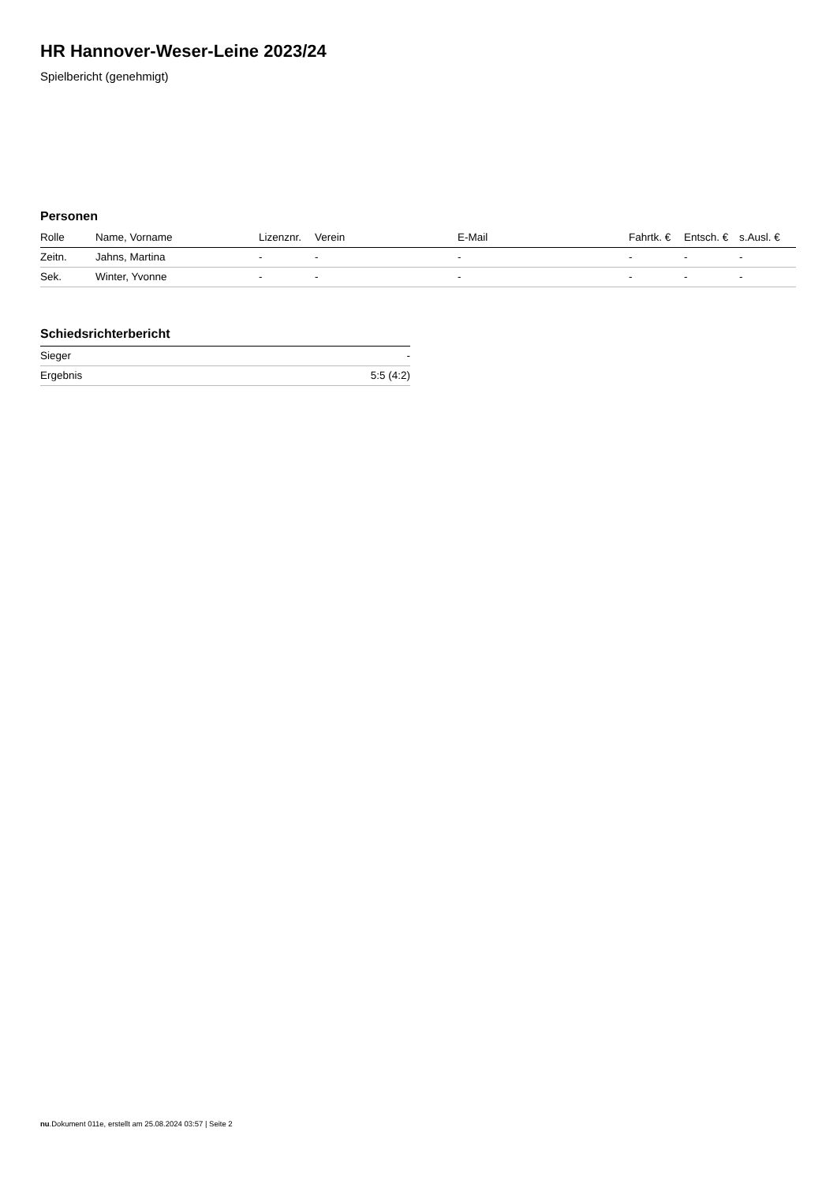HR Hannover-Weser-Leine 2023/24
Spielbericht (genehmigt)
Personen
| Rolle | Name, Vorname | Lizenznr. | Verein | E-Mail | Fahrtk. € | Entsch. € | s.Ausl. € |
| --- | --- | --- | --- | --- | --- | --- | --- |
| Zeitn. | Jahns, Martina | - | - | - | - | - | - |
| Sek. | Winter, Yvonne | - | - | - | - | - | - |
Schiedsrichterbericht
| Sieger | - |
| Ergebnis | 5:5 (4:2) |
nu.Dokument 011e, erstellt am 25.08.2024 03:57 | Seite 2